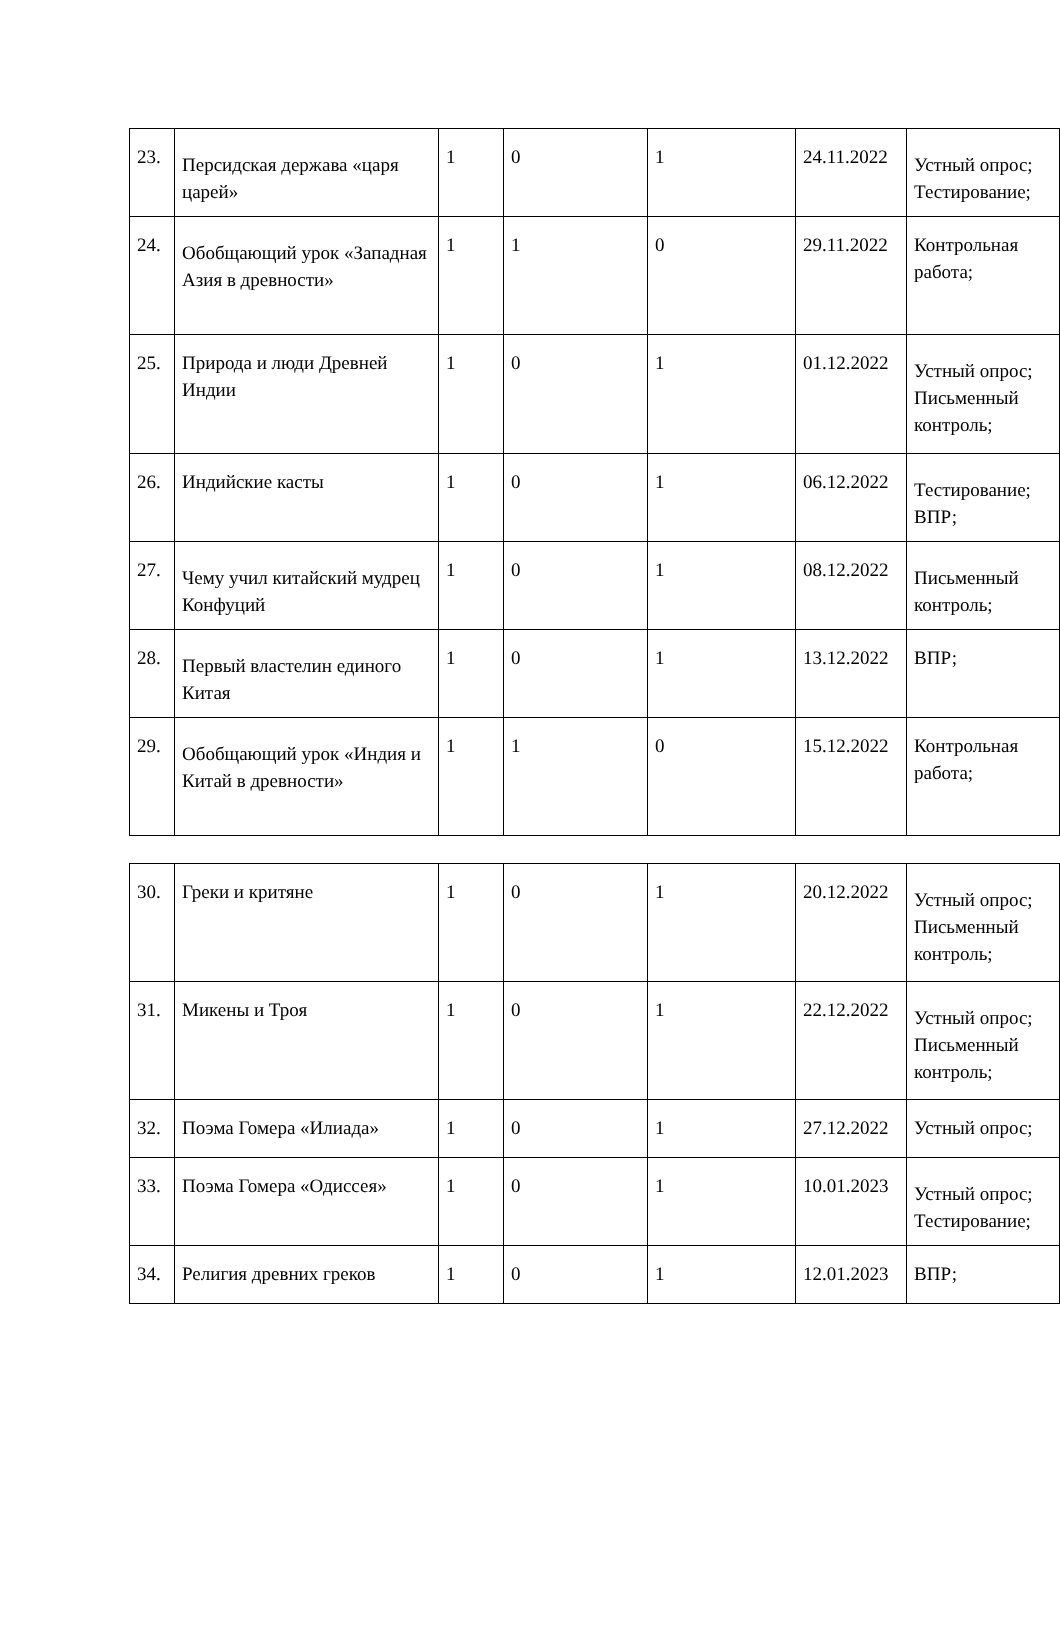| 23. | Персидская держава «царя царей» | 1 | 0 | 1 | 24.11.2022 | Устный опрос; Тестирование; |
| 24. | Обобщающий урок «Западная Азия в древности» | 1 | 1 | 0 | 29.11.2022 | Контрольная работа; |
| 25. | Природа и люди Древней Индии | 1 | 0 | 1 | 01.12.2022 | Устный опрос; Письменный контроль; |
| 26. | Индийские касты | 1 | 0 | 1 | 06.12.2022 | Тестирование; ВПР; |
| 27. | Чему учил китайский мудрец Конфуций | 1 | 0 | 1 | 08.12.2022 | Письменный контроль; |
| 28. | Первый властелин единого Китая | 1 | 0 | 1 | 13.12.2022 | ВПР; |
| 29. | Обобщающий урок «Индия и Китай в древности» | 1 | 1 | 0 | 15.12.2022 | Контрольная работа; |
| 30. | Греки и критяне | 1 | 0 | 1 | 20.12.2022 | Устный опрос; Письменный контроль; |
| 31. | Микены и Троя | 1 | 0 | 1 | 22.12.2022 | Устный опрос; Письменный контроль; |
| 32. | Поэма Гомера «Илиада» | 1 | 0 | 1 | 27.12.2022 | Устный опрос; |
| 33. | Поэма Гомера «Одиссея» | 1 | 0 | 1 | 10.01.2023 | Устный опрос; Тестирование; |
| 34. | Религия древних греков | 1 | 0 | 1 | 12.01.2023 | ВПР; |